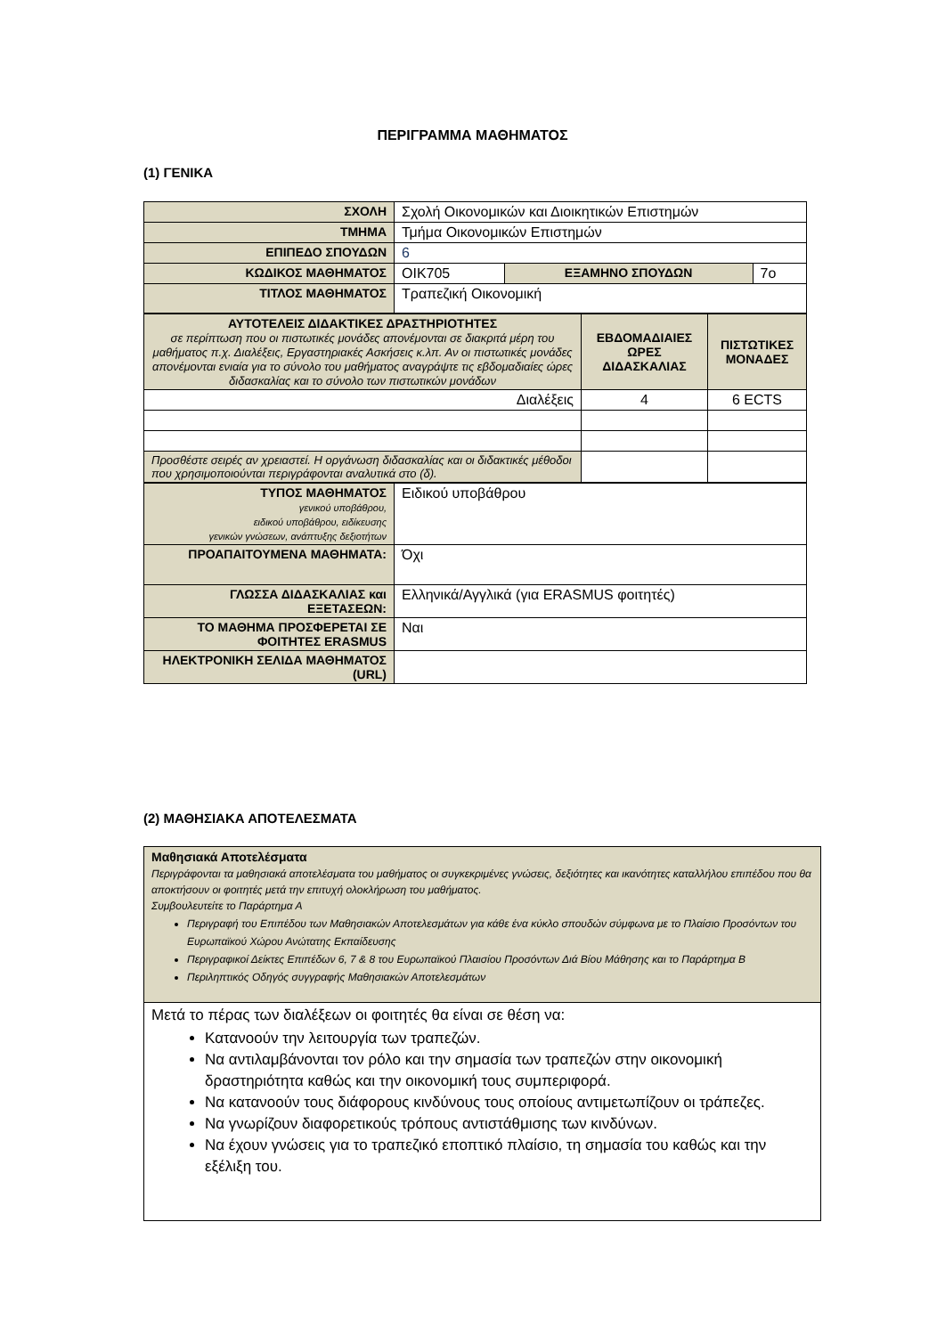ΠΕΡΙΓΡΑΜΜΑ ΜΑΘΗΜΑΤΟΣ
(1) ΓΕΝΙΚΑ
| ΣΧΟΛΗ | Σχολή Οικονομικών και Διοικητικών Επιστημών | | |
| ΤΜΗΜΑ | Τμήμα Οικονομικών Επιστημών | | |
| ΕΠΙΠΕΔΟ ΣΠΟΥΔΩΝ | 6 | | |
| ΚΩΔΙΚΟΣ ΜΑΘΗΜΑΤΟΣ | ΟΙΚ705 | ΕΞΑΜΗΝΟ ΣΠΟΥΔΩΝ | 7ο |
| ΤΙΤΛΟΣ ΜΑΘΗΜΑΤΟΣ | Τραπεζική Οικονομική | | |
| ΑΥΤΟΤΕΛΕΙΣ ΔΙΔΑΚΤΙΚΕΣ ΔΡΑΣΤΗΡΙΟΤΗΤΕΣ σε περίπτωση που οι πιστωτικές μονάδες απονέμονται σε διακριτά μέρη του μαθήματος π.χ. Διαλέξεις, Εργαστηριακές Ασκήσεις κ.λπ. Αν οι πιστωτικές μονάδες απονέμονται ενιαία για το σύνολο του μαθήματος αναγράψτε τις εβδομαδιαίες ώρες διδασκαλίας και το σύνολο των πιστωτικών μονάδων | ΕΒΔΟΜΑΔΙΑΙΕΣ ΩΡΕΣ ΔΙΔΑΣΚΑΛΙΑΣ | ΠΙΣΤΩΤΙΚΕΣ ΜΟΝΑΔΕΣ |
| Διαλέξεις | 4 | 6 ECTS |
| Προσθέστε σειρές αν χρειαστεί. Η οργάνωση διδασκαλίας και οι διδακτικές μέθοδοι που χρησιμοποιούνται περιγράφονται αναλυτικά στο (δ). | | |
| ΤΥΠΟΣ ΜΑΘΗΜΑΤΟΣ γενικού υποβάθρου, ειδικού υποβάθρου, ειδίκευσης γενικών γνώσεων, ανάπτυξης δεξιοτήτων | Ειδικού υποβάθρου |
| ΠΡΟΑΠΑΙΤΟΥΜΕΝΑ ΜΑΘΗΜΑΤΑ: | Όχι |
| ΓΛΩΣΣΑ ΔΙΔΑΣΚΑΛΙΑΣ και ΕΞΕΤΑΣΕΩΝ: | Ελληνικά/Αγγλικά (για ERASMUS φοιτητές) |
| ΤΟ ΜΑΘΗΜΑ ΠΡΟΣΦΕΡΕΤΑΙ ΣΕ ΦΟΙΤΗΤΕΣ ERASMUS | Ναι |
| ΗΛΕΚΤΡΟΝΙΚΗ ΣΕΛΙΔΑ ΜΑΘΗΜΑΤΟΣ (URL) | |
(2) ΜΑΘΗΣΙΑΚΑ ΑΠΟΤΕΛΕΣΜΑΤΑ
| Μαθησιακά Αποτελέσματα Περιγράφονται τα μαθησιακά αποτελέσματα του μαθήματος οι συγκεκριμένες γνώσεις, δεξιότητες και ικανότητες καταλλήλου επιπέδου που θα αποκτήσουν οι φοιτητές μετά την επιτυχή ολοκλήρωση του μαθήματος. Συμβουλευτείτε το Παράρτημα Α Περιγραφή του Επιπέδου των Μαθησιακών Αποτελεσμάτων για κάθε ένα κύκλο σπουδών σύμφωνα με το Πλαίσιο Προσόντων του Ευρωπαϊκού Χώρου Ανώτατης Εκπαίδευσης Περιγραφικοί Δείκτες Επιπέδων 6, 7 & 8 του Ευρωπαϊκού Πλαισίου Προσόντων Διά Βίου Μάθησης και το Παράρτημα Β Περιληπτικός Οδηγός συγγραφής Μαθησιακών Αποτελεσμάτων |
| Μετά το πέρας των διαλέξεων οι φοιτητές θα είναι σε θέση να: Κατανοούν την λειτουργία των τραπεζών. Να αντιλαμβάνονται τον ρόλο και την σημασία των τραπεζών στην οικονομική δραστηριότητα καθώς και την οικονομική τους συμπεριφορά. Να κατανοούν τους διάφορους κινδύνους τους οποίους αντιμετωπίζουν οι τράπεζες. Να γνωρίζουν διαφορετικούς τρόπους αντιστάθμισης των κινδύνων. Να έχουν γνώσεις για το τραπεζικό εποπτικό πλαίσιο, τη σημασία του καθώς και την εξέλιξη του. |